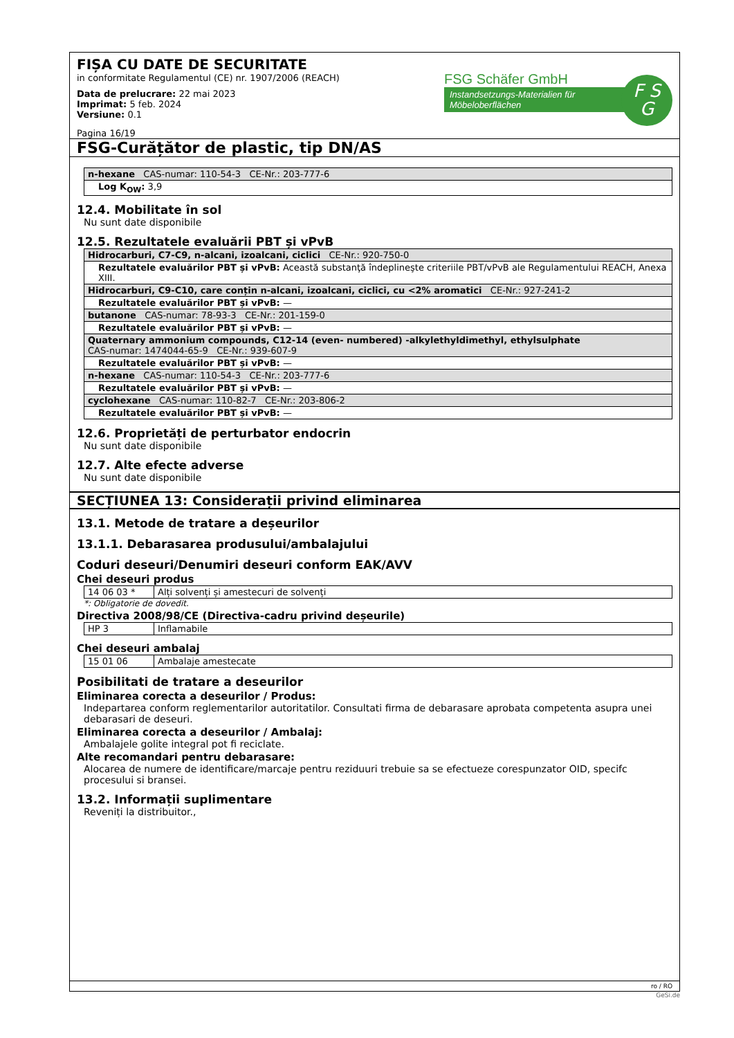FIȘA CU DATE DE SECURITATE
in conformitate Regulamentul (CE) nr. 1907/2006 (REACH)
Data de prelucrare: 22 mai 2023
Imprimat: 5 feb. 2024
Versiune: 0.1
Pagina 16/19
FSG Schäfer GmbH
Instandsetzungs-Materialien für Möbeloberflächen
F S
G
FSG-Curățător de plastic, tip DN/AS
| n-hexane CAS-numar: 110-54-3 CE-Nr.: 203-777-6 |
| Log K<sub>OW</sub>: 3,9 |
12.4. Mobilitate în sol
Nu sunt date disponibile
12.5. Rezultatele evaluării PBT și vPvB
| Hidrocarburi, C7-C9, n-alcani, izoalcani, ciclici CE-Nr.: 920-750-0 |
| Rezultatele evaluărilor PBT și vPvB: Această substanţă îndeplineşte criteriile PBT/vPvB ale Regulamentului REACH, Anexa XIII. |
| Hidrocarburi, C9-C10, care conțin n-alcani, izoalcani, ciclici, cu <2% aromatici CE-Nr.: 927-241-2 |
| Rezultatele evaluărilor PBT și vPvB: — |
| butanone CAS-numar: 78-93-3 CE-Nr.: 201-159-0 |
| Rezultatele evaluărilor PBT și vPvB: — |
| Quaternary ammonium compounds, C12-14 (even- numbered) -alkylethyldimethyl, ethylsulphate CAS-numar: 1474044-65-9 CE-Nr.: 939-607-9 |
| Rezultatele evaluărilor PBT și vPvB: — |
| n-hexane CAS-numar: 110-54-3 CE-Nr.: 203-777-6 |
| Rezultatele evaluărilor PBT și vPvB: — |
| cyclohexane CAS-numar: 110-82-7 CE-Nr.: 203-806-2 |
| Rezultatele evaluărilor PBT și vPvB: — |
12.6. Proprietăți de perturbator endocrin
Nu sunt date disponibile
12.7. Alte efecte adverse
Nu sunt date disponibile
SECȚIUNEA 13: Considerații privind eliminarea
13.1. Metode de tratare a deșeurilor
13.1.1. Debarasarea produsului/ambalajului
Coduri deseuri/Denumiri deseuri conform EAK/AVV
Chei deseuri produs
| 14 06 03 * | Alți solvenți și amestecuri de solvenți |
*: Obligatorie de dovedit.
Directiva 2008/98/CE (Directiva-cadru privind deșeurile)
| HP 3 | Inflamabile |
Chei deseuri ambalaj
| 15 01 06 | Ambalaje amestecate |
Posibilitati de tratare a deseurilor
Eliminarea corecta a deseurilor / Produs:
Indepartarea conform reglementarilor autoritatilor. Consultati firma de debarasare aprobata competenta asupra unei debarasari de deseuri.
Eliminarea corecta a deseurilor / Ambalaj:
Ambalajele golite integral pot fi reciclate.
Alte recomandari pentru debarasare:
Alocarea de numere de identificare/marcaje pentru reziduuri trebuie sa se efectueze corespunzator OID, specifc procesului si bransei.
13.2. Informații suplimentare
Reveniți la distribuitor.,
ro / RO
GeSi.de